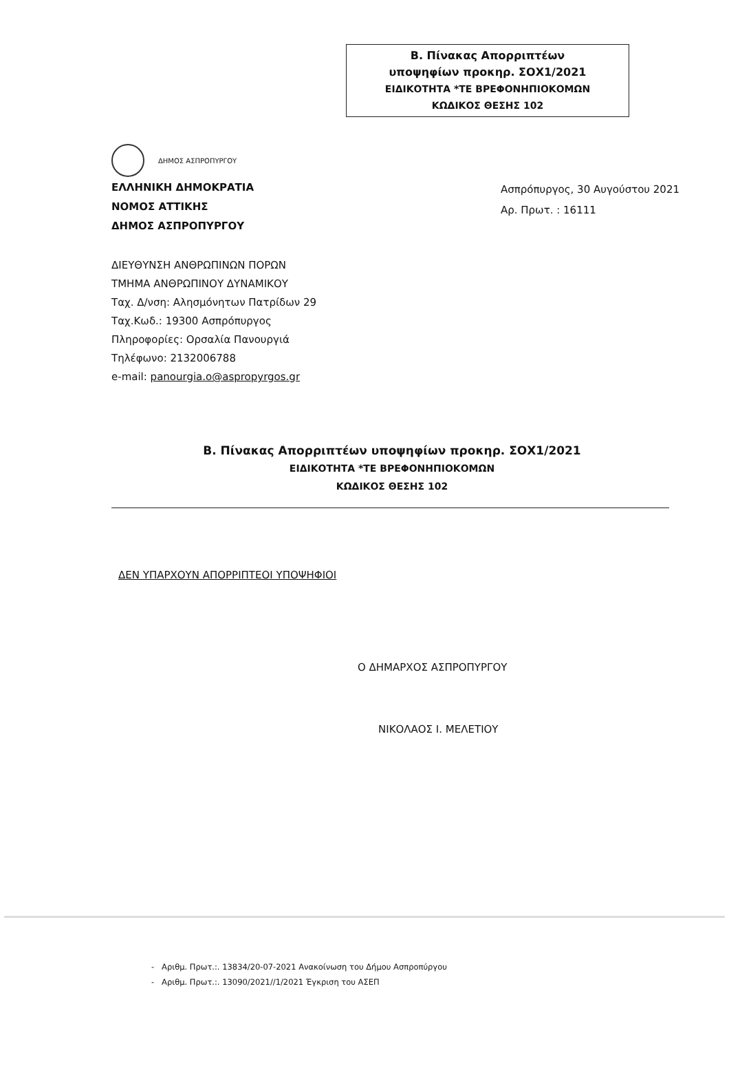Β. Πίνακας Απορριπτέων
υποψηφίων προκηρ. ΣΟΧ1/2021
ΕΙΔΙΚΟΤΗΤΑ *ΤΕ ΒΡΕΦΟΝΗΠΙΟΚΟΜΩΝ
ΚΩΔΙΚΟΣ ΘΕΣΗΣ 102
ΔΗΜΟΣ ΑΣΠΡΟΠΥΡΓΟΥ
ΕΛΛΗΝΙΚΗ ΔΗΜΟΚΡΑΤΙΑ
ΝΟΜΟΣ ΑΤΤΙΚΗΣ
ΔΗΜΟΣ ΑΣΠΡΟΠΥΡΓΟΥ
Ασπρόπυργος, 30 Αυγούστου 2021
Αρ. Πρωτ. : 16111
ΔΙΕΥΘΥΝΣΗ ΑΝΘΡΩΠΙΝΩΝ ΠΟΡΩΝ
ΤΜΗΜΑ ΑΝΘΡΩΠΙΝΟΥ ΔΥΝΑΜΙΚΟΥ
Ταχ. Δ/νση: Αλησμόνητων Πατρίδων 29
Ταχ.Κωδ.: 19300 Ασπρόπυργος
Πληροφορίες: Ορσαλία Πανουργιά
Τηλέφωνο: 2132006788
e-mail: panourgia.o@aspropyrgos.gr
Β. Πίνακας Απορριπτέων υποψηφίων προκηρ. ΣΟΧ1/2021
ΕΙΔΙΚΟΤΗΤΑ *ΤΕ ΒΡΕΦΟΝΗΠΙΟΚΟΜΩΝ
ΚΩΔΙΚΟΣ ΘΕΣΗΣ 102
ΔΕΝ ΥΠΑΡΧΟΥΝ ΑΠΟΡΡΙΠΤΕΟΙ ΥΠΟΨΗΦΙΟΙ
Ο ΔΗΜΑΡΧΟΣ ΑΣΠΡΟΠΥΡΓΟΥ
ΝΙΚΟΛΑΟΣ Ι. ΜΕΛΕΤΙΟΥ
- Αριθμ. Πρωτ.:. 13834/20-07-2021 Ανακοίνωση του Δήμου Ασπροπύργου
- Αριθμ. Πρωτ.:. 13090/2021//1/2021 Έγκριση του ΑΣΕΠ